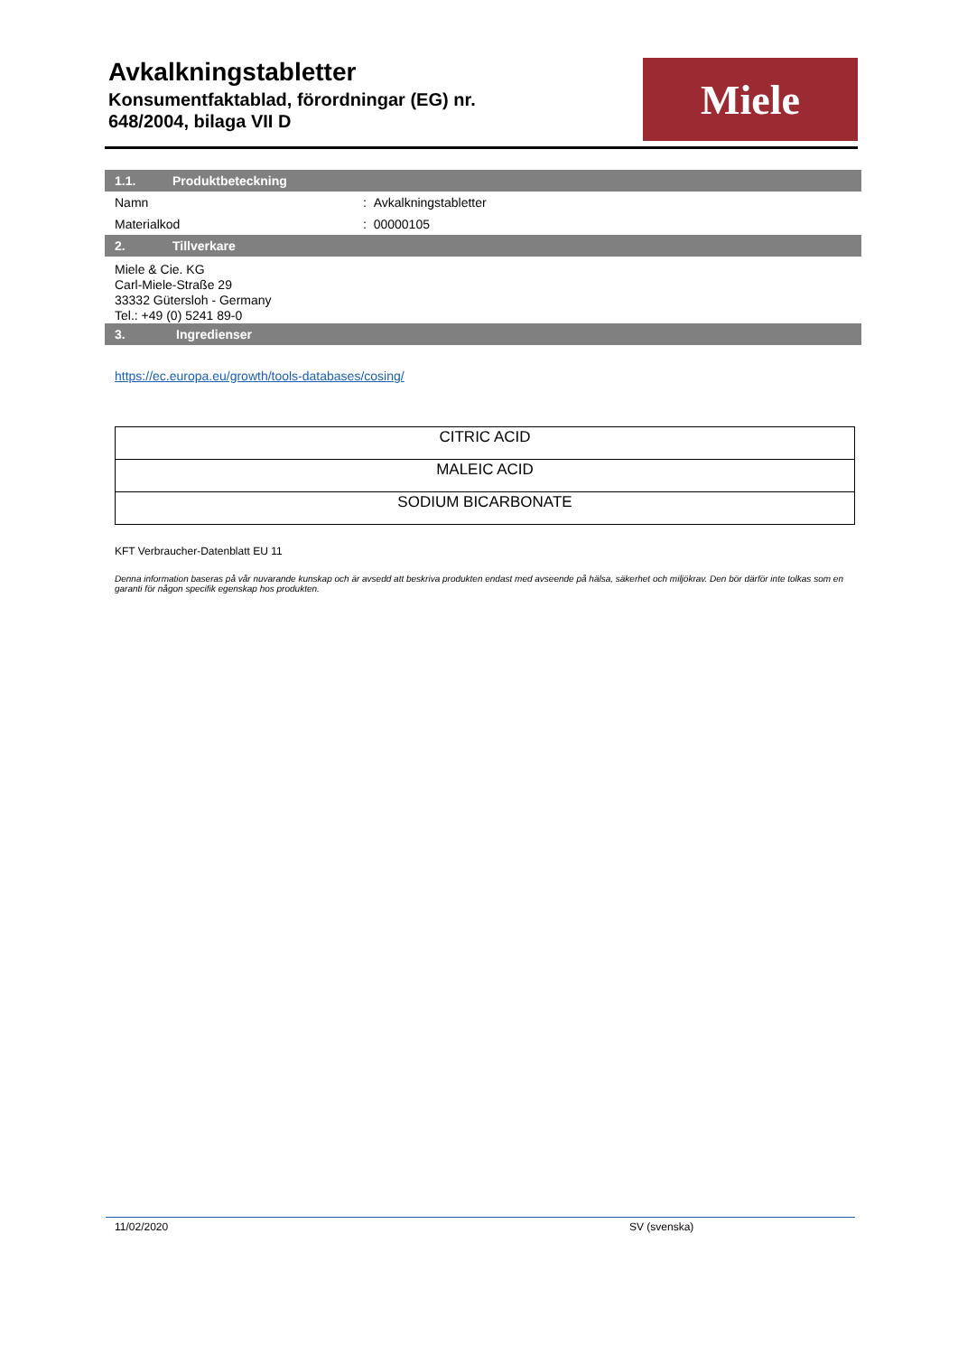Avkalkningstabletter
Konsumentfaktablad, förordningar (EG) nr.
648/2004, bilaga VII D
Miele
1.1. Produktbeteckning
Namn : Avkalkningstabletter
Materialkod : 00000105
2. Tillverkare
Miele & Cie. KG
Carl-Miele-Straße 29
33332 Gütersloh - Germany
Tel.: +49 (0) 5241 89-0
3. Ingredienser
https://ec.europa.eu/growth/tools-databases/cosing/
| CITRIC ACID |
| MALEIC ACID |
| SODIUM BICARBONATE |
KFT Verbraucher-Datenblatt EU 11
Denna information baseras på vår nuvarande kunskap och är avsedd att beskriva produkten endast med avseende på hälsa, säkerhet och miljökrav. Den bör därför inte tolkas som en garanti för någon specifik egenskap hos produkten.
11/02/2020 SV (svenska)